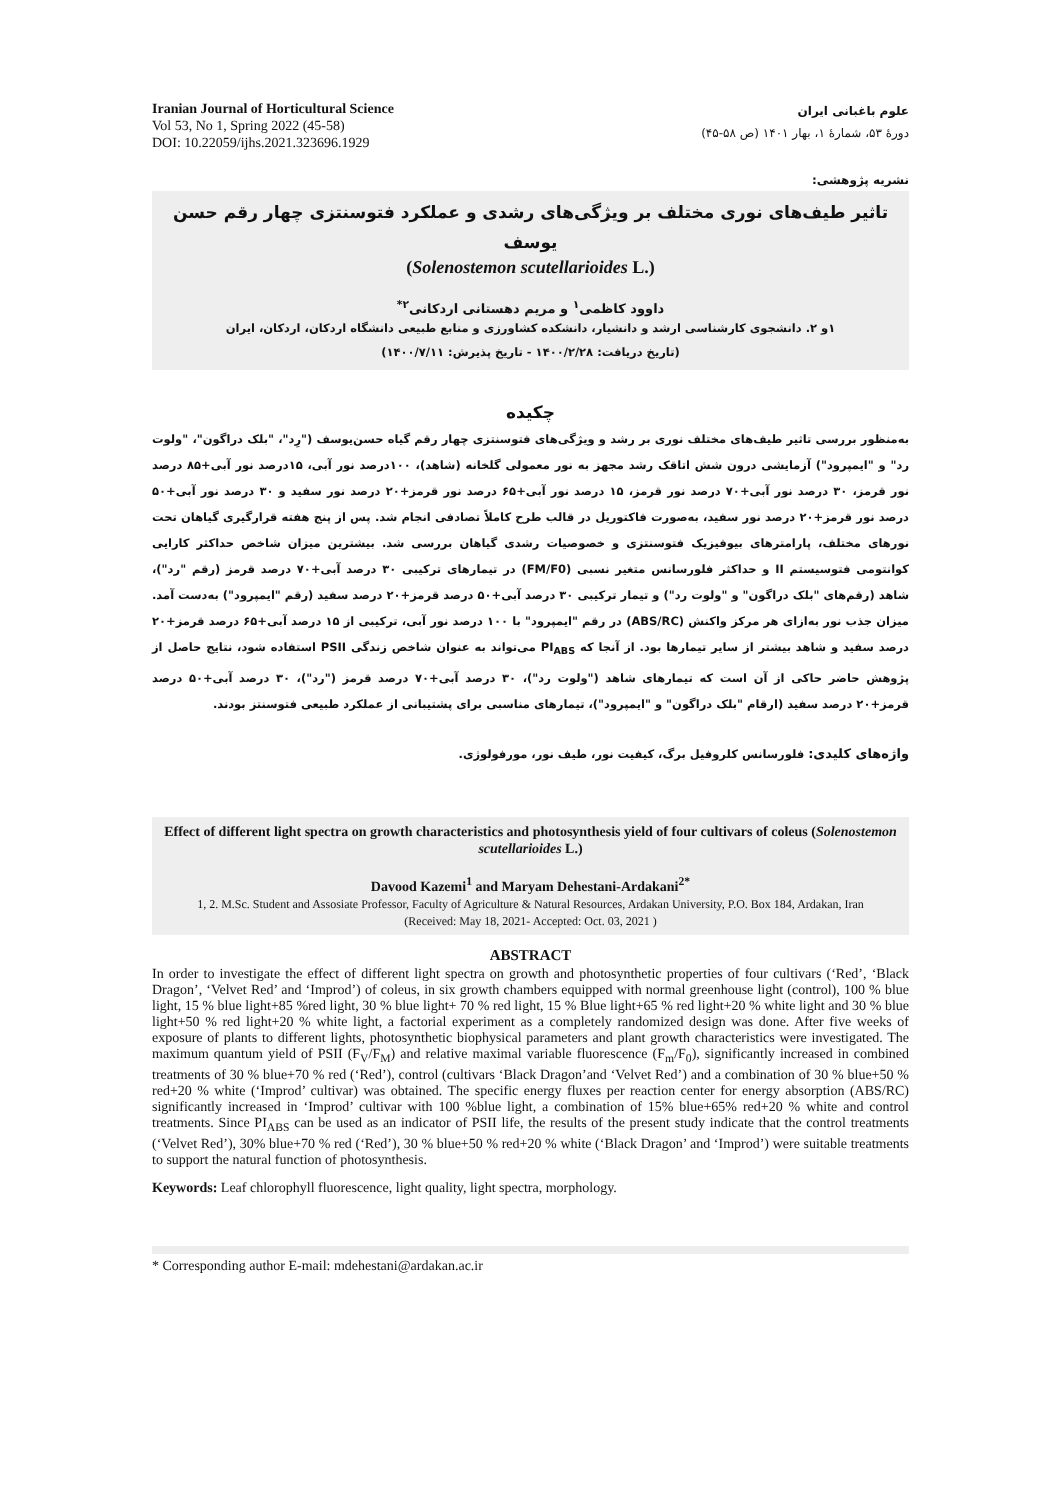Iranian Journal of Horticultural Science
Vol 53, No 1, Spring 2022 (45-58)
DOI: 10.22059/ijhs.2021.323696.1929
علوم باغبانی ایران
دورهٔ ۵۳، شمارهٔ ۱، بهار ۱۴۰۱ (ص ۵۸-۴۵)
نشریه پژوهشی:
تاثیر طیف‌های نوری مختلف بر ویژگی‌های رشدی و عملکرد فتوسنتزی چهار رقم حسن یوسف
(Solenostemon scutellarioides L.)
داوود کاظمی<sup>۱</sup> و مریم دهستانی اردکانی<sup>۲*</sup>
۱و ۲. دانشجوی کارشناسی ارشد و دانشیار، دانشکده کشاورزی و منابع طبیعی دانشگاه اردکان، اردکان، ایران
(تاریخ دریافت: ۱۴۰۰/۲/۲۸ - تاریخ پذیرش: ۱۴۰۰/۷/۱۱)
چکیده
به‌منظور بررسی تاثیر طیف‌های مختلف نوری بر رشد و ویژگی‌های فتوسنتزی چهار رقم گیاه حسن‌یوسف ("رِد"، "بلک دراگون"، "ولوت رد" و "ایمپرود") آزمایشی درون شش اتاقک رشد مجهز به نور معمولی گلخانه (شاهد)، ۱۰۰درصد نور آبی، ۱۵درصد نور آبی+۸۵ درصد نور قرمز، ۳۰ درصد نور آبی+۷۰ درصد نور قرمز، ۱۵ درصد نور آبی+۶۵ درصد نور قرمز+۲۰ درصد نور سفید و ۳۰ درصد نور آبی+۵۰ درصد نور قرمز+۲۰ درصد نور سفید، به‌صورت فاکتوریل در قالب طرح کاملاً تصادفی انجام شد. پس از پنج هفته قرارگیری گیاهان تحت نورهای مختلف، پارامترهای بیوفیزیک فتوسنتزی و خصوصیات رشدی گیاهان بررسی شد. بیشترین میزان شاخص حداکثر کارایی کوانتومی فتوسیستم II و حداکثر فلورسانس متغیر نسبی (FM/F0) در تیمارهای ترکیبی ۳۰ درصد آبی+۷۰ درصد قرمز (رقم "رد")، شاهد (رقم‌های "بلک دراگون" و "ولوت رد") و تیمار ترکیبی ۳۰ درصد آبی+۵۰ درصد قرمز+۲۰ درصد سفید (رقم "ایمپرود") به‌دست آمد. میزان جذب نور به‌ازای هر مرکز واکنش (ABS/RC) در رقم "ایمپرود" با ۱۰۰ درصد نور آبی، ترکیبی از ۱۵ درصد آبی+۶۵ درصد قرمز+۲۰ درصد سفید و شاهد بیشتر از سایر تیمارها بود. از آنجا که PI<sub>ABS</sub> می‌تواند به عنوان شاخص زندگی PSII استفاده شود، نتایج حاصل از پژوهش حاضر حاکی از آن است که تیمارهای شاهد ("ولوت رد")، ۳۰ درصد آبی+۷۰ درصد قرمز ("رد")، ۳۰ درصد آبی+۵۰ درصد قرمز+۲۰ درصد سفید (ارقام "بلک دراگون" و "ایمپرود")، تیمارهای مناسبی برای پشتیبانی از عملکرد طبیعی فتوسنتز بودند.
واژه‌های کلیدی: فلورسانس کلروفیل برگ، کیفیت نور، طیف نور، مورفولوژی.
Effect of different light spectra on growth characteristics and photosynthesis yield of four cultivars of coleus (Solenostemon scutellarioides L.)
Davood Kazemi<sup>1</sup> and Maryam Dehestani-Ardakani<sup>2*</sup>
1, 2. M.Sc. Student and Assosiate Professor, Faculty of Agriculture & Natural Resources, Ardakan University, P.O. Box 184, Ardakan, Iran
(Received: May 18, 2021- Accepted: Oct. 03, 2021 )
ABSTRACT
In order to investigate the effect of different light spectra on growth and photosynthetic properties of four cultivars (‘Red’, ‘Black Dragon’, ‘Velvet Red’ and ‘Improd’) of coleus, in six growth chambers equipped with normal greenhouse light (control), 100 % blue light, 15 % blue light+85 %red light, 30 % blue light+ 70 % red light, 15 % Blue light+65 % red light+20 % white light and 30 % blue light+50 % red light+20 % white light, a factorial experiment as a completely randomized design was done. After five weeks of exposure of plants to different lights, photosynthetic biophysical parameters and plant growth characteristics were investigated. The maximum quantum yield of PSII (F<sub>V</sub>/F<sub>M</sub>) and relative maximal variable fluorescence (F<sub>m</sub>/F<sub>0</sub>), significantly increased in combined treatments of 30 % blue+70 % red (‘Red’), control (cultivars ‘Black Dragon’and ‘Velvet Red’) and a combination of 30 % blue+50 % red+20 % white (‘Improd’ cultivar) was obtained. The specific energy fluxes per reaction center for energy absorption (ABS/RC) significantly increased in ‘Improd’ cultivar with 100 %blue light, a combination of 15% blue+65% red+20 % white and control treatments. Since PI<sub>ABS</sub> can be used as an indicator of PSII life, the results of the present study indicate that the control treatments (‘Velvet Red’), 30% blue+70 % red (‘Red’), 30 % blue+50 % red+20 % white (‘Black Dragon’ and ‘Improd’) were suitable treatments to support the natural function of photosynthesis.
Keywords: Leaf chlorophyll fluorescence, light quality, light spectra, morphology.
* Corresponding author E-mail: mdehestani@ardakan.ac.ir